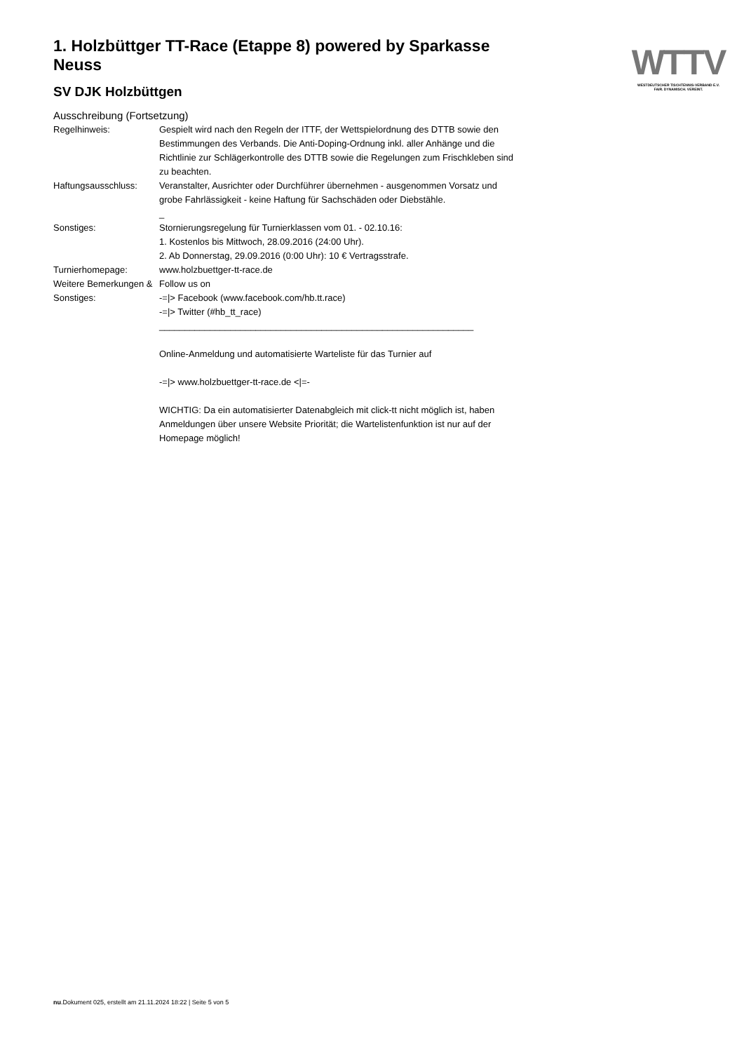WTTV
WESTDEUTSCHER TISCHTENNIS-VERBAND E.V.
FAIR. DYNAMISCH. VEREINT.
1. Holzbüttger TT-Race (Etappe 8) powered by Sparkasse Neuss
SV DJK Holzbüttgen
Ausschreibung (Fortsetzung)
| Regelhinweis: | Gespielt wird nach den Regeln der ITTF, der Wettspielordnung des DTTB sowie den Bestimmungen des Verbands. Die Anti-Doping-Ordnung inkl. aller Anhänge und die Richtlinie zur Schlägerkontrolle des DTTB sowie die Regelungen zum Frischkleben sind zu beachten. |
| Haftungsausschluss: | Veranstalter, Ausrichter oder Durchführer übernehmen - ausgenommen Vorsatz und grobe Fahrlässigkeit - keine Haftung für Sachschäden oder Diebstähle. _ |
| Sonstiges: | Stornierungsregelung für Turnierklassen vom 01. - 02.10.16: 1. Kostenlos bis Mittwoch, 28.09.2016 (24:00 Uhr). 2. Ab Donnerstag, 29.09.2016 (0:00 Uhr): 10 € Vertragsstrafe. |
| Turnierhomepage: | www.holzbuettger-tt-race.de |
| Weitere Bemerkungen & Sonstiges: | Follow us on -=/> Facebook (www.facebook.com/hb.tt.race) -=/> Twitter (#hb_tt_race) ______________________________________________________________ Online-Anmeldung und automatisierte Warteliste für das Turnier auf -=/> www.holzbuettger-tt-race.de </=- WICHTIG: Da ein automatisierter Datenabgleich mit click-tt nicht möglich ist, haben Anmeldungen über unsere Website Priorität; die Wartelistenfunktion ist nur auf der Homepage möglich! |
nu.Dokument 025, erstellt am 21.11.2024 18:22 | Seite 5 von 5